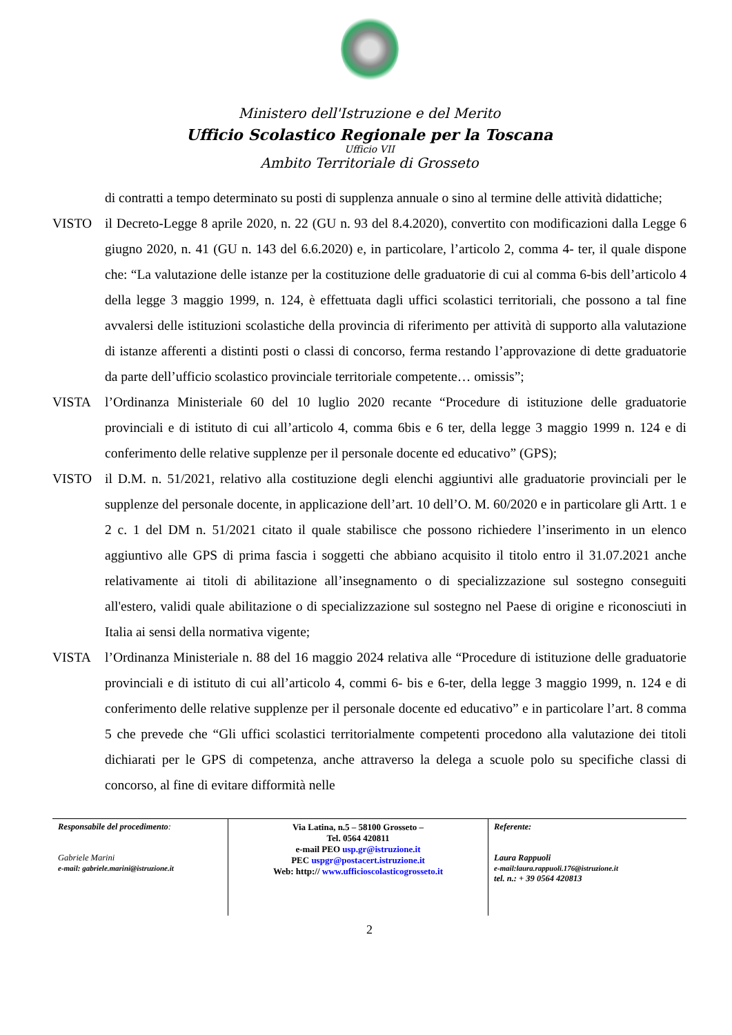Ministero dell'Istruzione e del Merito
Ufficio Scolastico Regionale per la Toscana
Ufficio VII
Ambito Territoriale di Grosseto
di contratti a tempo determinato su posti di supplenza annuale o sino al termine delle attività didattiche;
VISTO il Decreto-Legge 8 aprile 2020, n. 22 (GU n. 93 del 8.4.2020), convertito con modificazioni dalla Legge 6 giugno 2020, n. 41 (GU n. 143 del 6.6.2020) e, in particolare, l’articolo 2, comma 4- ter, il quale dispone che: “La valutazione delle istanze per la costituzione delle graduatorie di cui al comma 6-bis dell’articolo 4 della legge 3 maggio 1999, n. 124, è effettuata dagli uffici scolastici territoriali, che possono a tal fine avvalersi delle istituzioni scolastiche della provincia di riferimento per attività di supporto alla valutazione di istanze afferenti a distinti posti o classi di concorso, ferma restando l’approvazione di dette graduatorie da parte dell’ufficio scolastico provinciale territoriale competente… omissis”;
VISTA l’Ordinanza Ministeriale 60 del 10 luglio 2020 recante “Procedure di istituzione delle graduatorie provinciali e di istituto di cui all’articolo 4, comma 6bis e 6 ter, della legge 3 maggio 1999 n. 124 e di conferimento delle relative supplenze per il personale docente ed educativo” (GPS);
VISTO il D.M. n. 51/2021, relativo alla costituzione degli elenchi aggiuntivi alle graduatorie provinciali per le supplenze del personale docente, in applicazione dell’art. 10 dell’O. M. 60/2020 e in particolare gli Artt. 1 e 2 c. 1 del DM n. 51/2021 citato il quale stabilisce che possono richiedere l’inserimento in un elenco aggiuntivo alle GPS di prima fascia i soggetti che abbiano acquisito il titolo entro il 31.07.2021 anche relativamente ai titoli di abilitazione all’insegnamento o di specializzazione sul sostegno conseguiti all'estero, validi quale abilitazione o di specializzazione sul sostegno nel Paese di origine e riconosciuti in Italia ai sensi della normativa vigente;
VISTA l’Ordinanza Ministeriale n. 88 del 16 maggio 2024 relativa alle “Procedure di istituzione delle graduatorie provinciali e di istituto di cui all’articolo 4, commi 6- bis e 6-ter, della legge 3 maggio 1999, n. 124 e di conferimento delle relative supplenze per il personale docente ed educativo” e in particolare l’art. 8 comma 5 che prevede che “Gli uffici scolastici territorialmente competenti procedono alla valutazione dei titoli dichiarati per le GPS di competenza, anche attraverso la delega a scuole polo su specifiche classi di concorso, al fine di evitare difformità nelle
Responsabile del procedimento:
Gabriele Marini
e-mail: gabriele.marini@istruzione.it
Via Latina, n.5 – 58100 Grosseto –
Tel. 0564 420811
e-mail PEO usp.gr@istruzione.it
PEC uspgr@postacert.istruzione.it
Web: http:// www.ufficioscolasticogrosseto.it
Referente:
Laura Rappuoli
e-mail:laura.rappuoli.176@istruzione.it
tel. n.: + 39 0564 420813
2